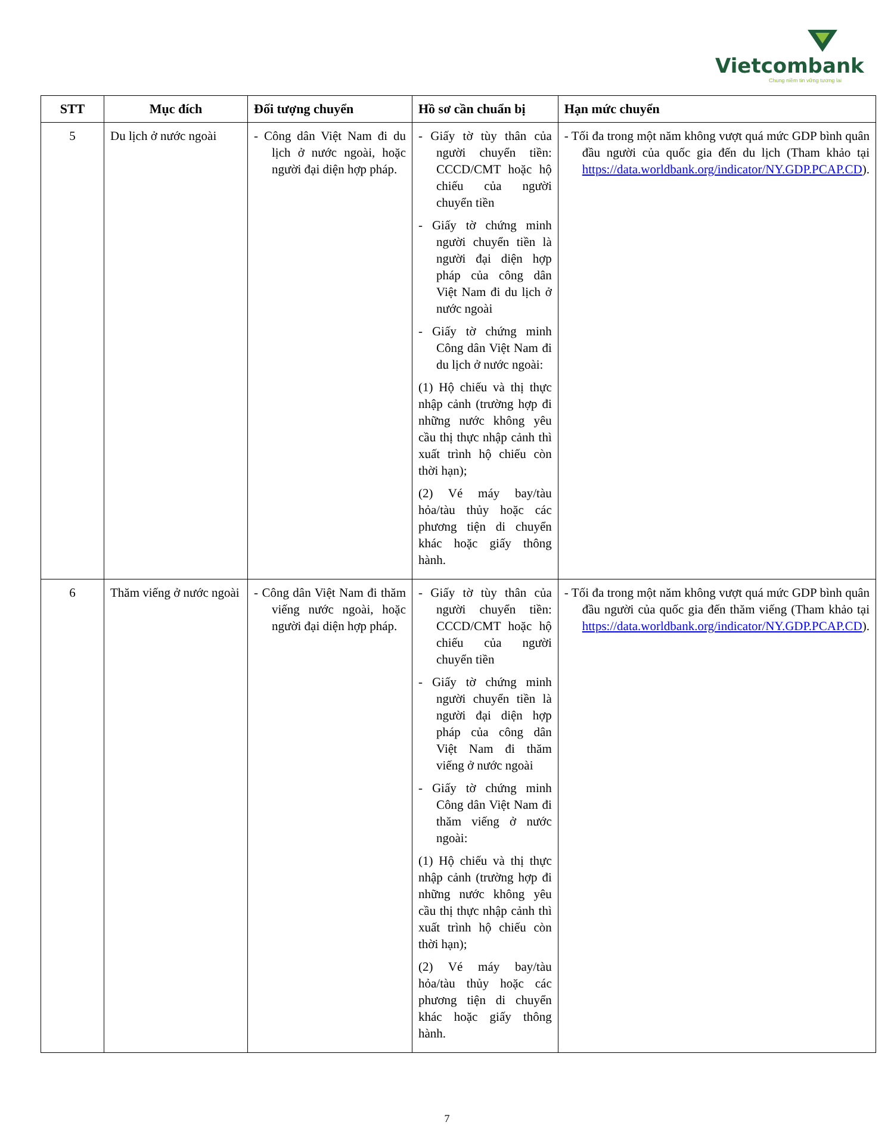Vietcombank
Chung niềm tin vững tương lai
| STT | Mục đích | Đối tượng chuyển | Hồ sơ cần chuẩn bị | Hạn mức chuyển |
| --- | --- | --- | --- | --- |
| 5 | Du lịch ở nước ngoài | - Công dân Việt Nam đi du lịch ở nước ngoài, hoặc người đại diện hợp pháp. | - Giấy tờ tùy thân của người chuyển tiền: CCCD/CMT hoặc hộ chiếu của người chuyển tiền - Giấy tờ chứng minh người chuyển tiền là người đại diện hợp pháp của công dân Việt Nam đi du lịch ở nước ngoài - Giấy tờ chứng minh Công dân Việt Nam đi du lịch ở nước ngoài: (1) Hộ chiếu và thị thực nhập cảnh (trường hợp đi những nước không yêu cầu thị thực nhập cảnh thì xuất trình hộ chiếu còn thời hạn); (2) Vé máy bay/tàu hỏa/tàu thủy hoặc các phương tiện di chuyển khác hoặc giấy thông hành. | - Tối đa trong một năm không vượt quá mức GDP bình quân đầu người của quốc gia đến du lịch (Tham khảo tại https://data.worldbank.org/indicator/NY.GDP.PCAP.CD ). |
| 6 | Thăm viếng ở nước ngoài | - Công dân Việt Nam đi thăm viếng nước ngoài, hoặc người đại diện hợp pháp. | - Giấy tờ tùy thân của người chuyển tiền: CCCD/CMT hoặc hộ chiếu của người chuyển tiền - Giấy tờ chứng minh người chuyển tiền là người đại diện hợp pháp của công dân Việt Nam đi thăm viếng ở nước ngoài - Giấy tờ chứng minh Công dân Việt Nam đi thăm viếng ở nước ngoài: (1) Hộ chiếu và thị thực nhập cảnh (trường hợp đi những nước không yêu cầu thị thực nhập cảnh thì xuất trình hộ chiếu còn thời hạn); (2) Vé máy bay/tàu hỏa/tàu thủy hoặc các phương tiện di chuyển khác hoặc giấy thông hành. | - Tối đa trong một năm không vượt quá mức GDP bình quân đầu người của quốc gia đến thăm viếng (Tham khảo tại https://data.worldbank.org/indicator/NY.GDP.PCAP.CD ). |
7